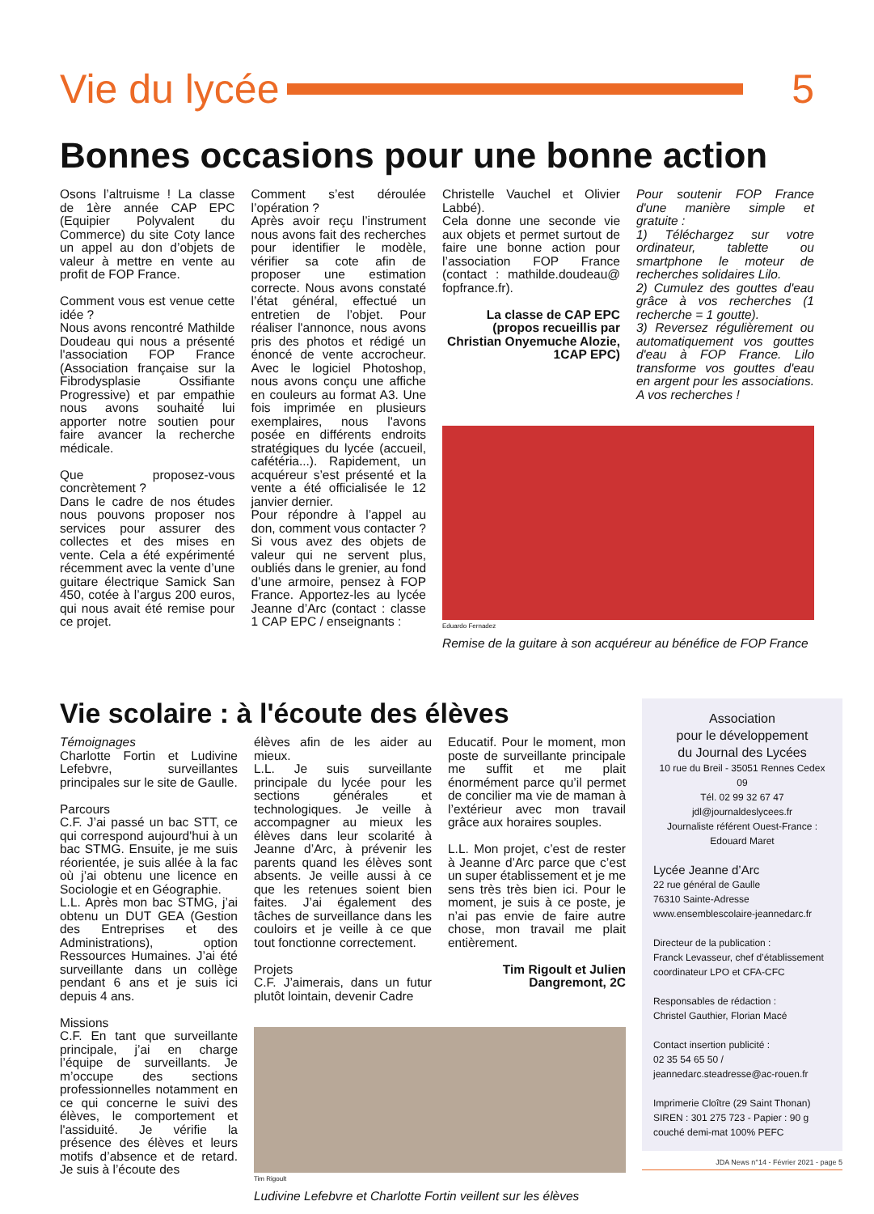Vie du lycée
5
Bonnes occasions pour une bonne action
Osons l’altruisme ! La classe de 1ère année CAP EPC (Equipier Polyvalent du Commerce) du site Coty lance un appel au don d’objets de valeur à mettre en vente au profit de FOP France.
Comment vous est venue cette idée ?
Nous avons rencontré Mathilde Doudeau qui nous a présenté l'association FOP France (Association française sur la Fibrodysplasie Ossifiante Progressive) et par empathie nous avons souhaité lui apporter notre soutien pour faire avancer la recherche médicale.
Que proposez-vous concrètement ?
Dans le cadre de nos études nous pouvons proposer nos services pour assurer des collectes et des mises en vente. Cela a été expérimenté récemment avec la vente d’une guitare électrique Samick San 450, cotée à l’argus 200 euros, qui nous avait été remise pour ce projet.
Comment s’est déroulée l’opération ?
Après avoir reçu l’instrument nous avons fait des recherches pour identifier le modèle, vérifier sa cote afin de proposer une estimation correcte. Nous avons constaté l’état général, effectué un entretien de l’objet. Pour réaliser l'annonce, nous avons pris des photos et rédigé un énoncé de vente accrocheur. Avec le logiciel Photoshop, nous avons conçu une affiche en couleurs au format A3. Une fois imprimée en plusieurs exemplaires, nous l'avons posée en différents endroits stratégiques du lycée (accueil, cafétéria...). Rapidement, un acquéreur s’est présenté et la vente a été officialisée le 12 janvier dernier.
Pour répondre à l’appel au don, comment vous contacter ?
Si vous avez des objets de valeur qui ne servent plus, oubliés dans le grenier, au fond d’une armoire, pensez à FOP France. Apportez-les au lycée Jeanne d’Arc (contact : classe 1 CAP EPC / enseignants :
Christelle Vauchel et Olivier Labbé).
Cela donne une seconde vie aux objets et permet surtout de faire une bonne action pour l’association FOP France (contact : mathilde.doudeau@ fopfrance.fr).
La classe de CAP EPC (propos recueillis par Christian Onyemuche Alozie, 1CAP EPC)
Pour soutenir FOP France d'une manière simple et gratuite :
1) Téléchargez sur votre ordinateur, tablette ou smartphone le moteur de recherches solidaires Lilo.
2) Cumulez des gouttes d'eau grâce à vos recherches (1 recherche = 1 goutte).
3) Reversez régulièrement ou automatiquement vos gouttes d'eau à FOP France. Lilo transforme vos gouttes d'eau en argent pour les associations. A vos recherches !
Eduardo Fernadez
Remise de la guitare à son acquéreur au bénéfice de FOP France
Vie scolaire : à l'écoute des élèves
Témoignages
Charlotte Fortin et Ludivine Lefebvre, surveillantes principales sur le site de Gaulle.
Parcours
C.F. J’ai passé un bac STT, ce qui correspond aujourd'hui à un bac STMG. Ensuite, je me suis réorientée, je suis allée à la fac où j’ai obtenu une licence en Sociologie et en Géographie.
L.L. Après mon bac STMG, j’ai obtenu un DUT GEA (Gestion des Entreprises et des Administrations), option Ressources Humaines. J’ai été surveillante dans un collège pendant 6 ans et je suis ici depuis 4 ans.
Missions
C.F. En tant que surveillante principale, j’ai en charge l’équipe de surveillants. Je m’occupe des sections professionnelles notamment en ce qui concerne le suivi des élèves, le comportement et l'assiduité. Je vérifie la présence des élèves et leurs motifs d’absence et de retard. Je suis à l’écoute des
élèves afin de les aider au mieux.
L.L. Je suis surveillante principale du lycée pour les sections générales et technologiques. Je veille à accompagner au mieux les élèves dans leur scolarité à Jeanne d’Arc, à prévenir les parents quand les élèves sont absents. Je veille aussi à ce que les retenues soient bien faites. J’ai également des tâches de surveillance dans les couloirs et je veille à ce que tout fonctionne correctement.
Projets
C.F. J’aimerais, dans un futur plutôt lointain, devenir Cadre
Educatif. Pour le moment, mon poste de surveillante principale me suffit et me plait énormément parce qu’il permet de concilier ma vie de maman à l’extérieur avec mon travail grâce aux horaires souples.
L.L. Mon projet, c’est de rester à Jeanne d’Arc parce que c’est un super établissement et je me sens très très bien ici. Pour le moment, je suis à ce poste, je n’ai pas envie de faire autre chose, mon travail me plait entièrement.
Tim Rigoult et Julien Dangremont, 2C
Tim Rigoult
Ludivine Lefebvre et Charlotte Fortin veillent sur les élèves
Association
pour le développement
du Journal des Lycées
10 rue du Breil - 35051 Rennes Cedex 09
Tél. 02 99 32 67 47
jdl@journaldeslycees.fr
Journaliste référent Ouest-France :
Edouard Maret
Lycée Jeanne d’Arc
22 rue général de Gaulle
76310 Sainte-Adresse
www.ensemblescolaire-jeannedarc.fr
Directeur de la publication :
Franck Levasseur, chef d’établissement coordinateur LPO et CFA-CFC
Responsables de rédaction :
Christel Gauthier, Florian Macé
Contact insertion publicité :
02 35 54 65 50 /
jeannedarc.steadresse@ac-rouen.fr
Imprimerie Cloître (29 Saint Thonan)
SIREN : 301 275 723 - Papier : 90 g
couché demi-mat 100% PEFC
JDA News n°14 - Février 2021 - page 5